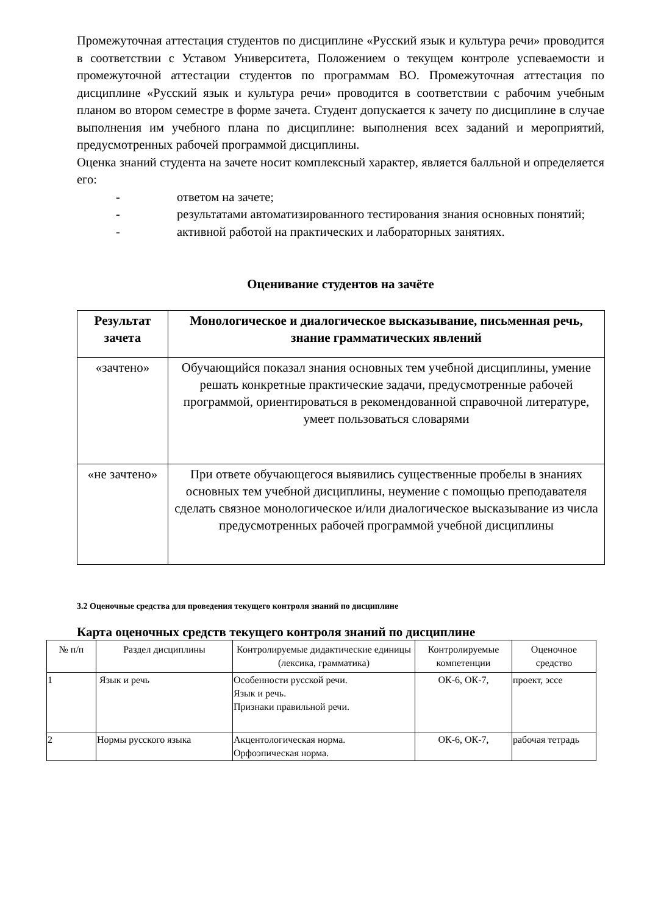Промежуточная аттестация студентов по дисциплине «Русский язык и культура речи» проводится в соответствии с Уставом Университета, Положением о текущем контроле успеваемости и промежуточной аттестации студентов по программам ВО. Промежуточная аттестация по дисциплине «Русский язык и культура речи» проводится в соответствии с рабочим учебным планом во втором семестре в форме зачета. Студент допускается к зачету по дисциплине в случае выполнения им учебного плана по дисциплине: выполнения всех заданий и мероприятий, предусмотренных рабочей программой дисциплины.
Оценка знаний студента на зачете носит комплексный характер, является балльной и определяется его:
- ответом на зачете;
- результатами автоматизированного тестирования знания основных понятий;
- активной работой на практических и лабораторных занятиях.
Оценивание студентов на зачёте
| Результат зачета | Монологическое и диалогическое высказывание, письменная речь, знание грамматических явлений |
| --- | --- |
| «зачтено» | Обучающийся показал знания основных тем учебной дисциплины, умение решать конкретные практические задачи, предусмотренные рабочей программой, ориентироваться в рекомендованной справочной литературе, умеет пользоваться словарями |
| «не зачтено» | При ответе обучающегося выявились существенные пробелы в знаниях основных тем учебной дисциплины, неумение с помощью преподавателя сделать связное монологическое и/или диалогическое высказывание из числа предусмотренных рабочей программой учебной дисциплины |
3.2 Оценочные средства для проведения текущего контроля знаний по дисциплине
Карта оценочных средств текущего контроля знаний по дисциплине
| № п/п | Раздел дисциплины | Контролируемые дидактические единицы (лексика, грамматика) | Контролируемые компетенции | Оценочное средство |
| --- | --- | --- | --- | --- |
| 1 | Язык и речь | Особенности русской речи. Язык и речь. Признаки правильной речи. | ОК-6, ОК-7, | проект, эссе |
| 2 | Нормы русского языка | Акцентологическая норма. Орфоэпическая норма. | ОК-6, ОК-7, | рабочая тетрадь |